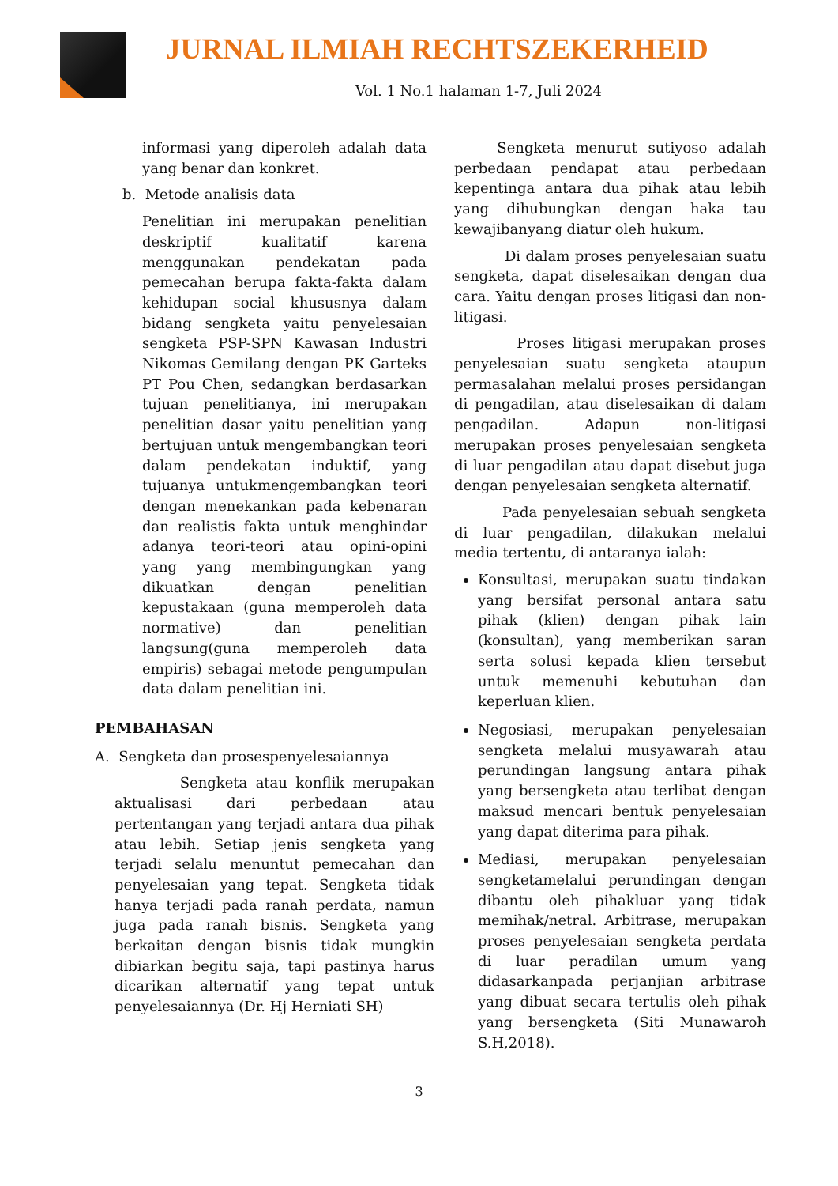JURNAL ILMIAH RECHTSZEKERHEID
Vol. 1 No.1 halaman 1-7, Juli 2024
informasi yang diperoleh adalah data yang benar dan konkret.
b. Metode analisis data
Penelitian ini merupakan penelitian deskriptif kualitatif karena menggunakan pendekatan pada pemecahan berupa fakta-fakta dalam kehidupan social khususnya dalam bidang sengketa yaitu penyelesaian sengketa PSP-SPN Kawasan Industri Nikomas Gemilang dengan PK Garteks PT Pou Chen, sedangkan berdasarkan tujuan penelitianya, ini merupakan penelitian dasar yaitu penelitian yang bertujuan untuk mengembangkan teori dalam pendekatan induktif, yang tujuanya untukmengembangkan teori dengan menekankan pada kebenaran dan realistis fakta untuk menghindar adanya teori-teori atau opini-opini yang yang membingungkan yang dikuatkan dengan penelitian kepustakaan (guna memperoleh data normative) dan penelitian langsung(guna memperoleh data empiris) sebagai metode pengumpulan data dalam penelitian ini.
PEMBAHASAN
A. Sengketa dan prosespenyelesaiannya
Sengketa atau konflik merupakan aktualisasi dari perbedaan atau pertentangan yang terjadi antara dua pihak atau lebih. Setiap jenis sengketa yang terjadi selalu menuntut pemecahan dan penyelesaian yang tepat. Sengketa tidak hanya terjadi pada ranah perdata, namun juga pada ranah bisnis. Sengketa yang berkaitan dengan bisnis tidak mungkin dibiarkan begitu saja, tapi pastinya harus dicarikan alternatif yang tepat untuk penyelesaiannya (Dr. Hj Herniati SH)
Sengketa menurut sutiyoso adalah perbedaan pendapat atau perbedaan kepentinga antara dua pihak atau lebih yang dihubungkan dengan haka tau kewajibanyang diatur oleh hukum.
Di dalam proses penyelesaian suatu sengketa, dapat diselesaikan dengan dua cara. Yaitu dengan proses litigasi dan non-litigasi.
Proses litigasi merupakan proses penyelesaian suatu sengketa ataupun permasalahan melalui proses persidangan di pengadilan, atau diselesaikan di dalam pengadilan. Adapun non-litigasi merupakan proses penyelesaian sengketa di luar pengadilan atau dapat disebut juga dengan penyelesaian sengketa alternatif.
Pada penyelesaian sebuah sengketa di luar pengadilan, dilakukan melalui media tertentu, di antaranya ialah:
Konsultasi, merupakan suatu tindakan yang bersifat personal antara satu pihak (klien) dengan pihak lain (konsultan), yang memberikan saran serta solusi kepada klien tersebut untuk memenuhi kebutuhan dan keperluan klien.
Negosiasi, merupakan penyelesaian sengketa melalui musyawarah atau perundingan langsung antara pihak yang bersengketa atau terlibat dengan maksud mencari bentuk penyelesaian yang dapat diterima para pihak.
Mediasi, merupakan penyelesaian sengketamelalui perundingan dengan dibantu oleh pihakluar yang tidak memihak/netral. Arbitrase, merupakan proses penyelesaian sengketa perdata di luar peradilan umum yang didasarkanpada perjanjian arbitrase yang dibuat secara tertulis oleh pihak yang bersengketa (Siti Munawaroh S.H,2018).
3